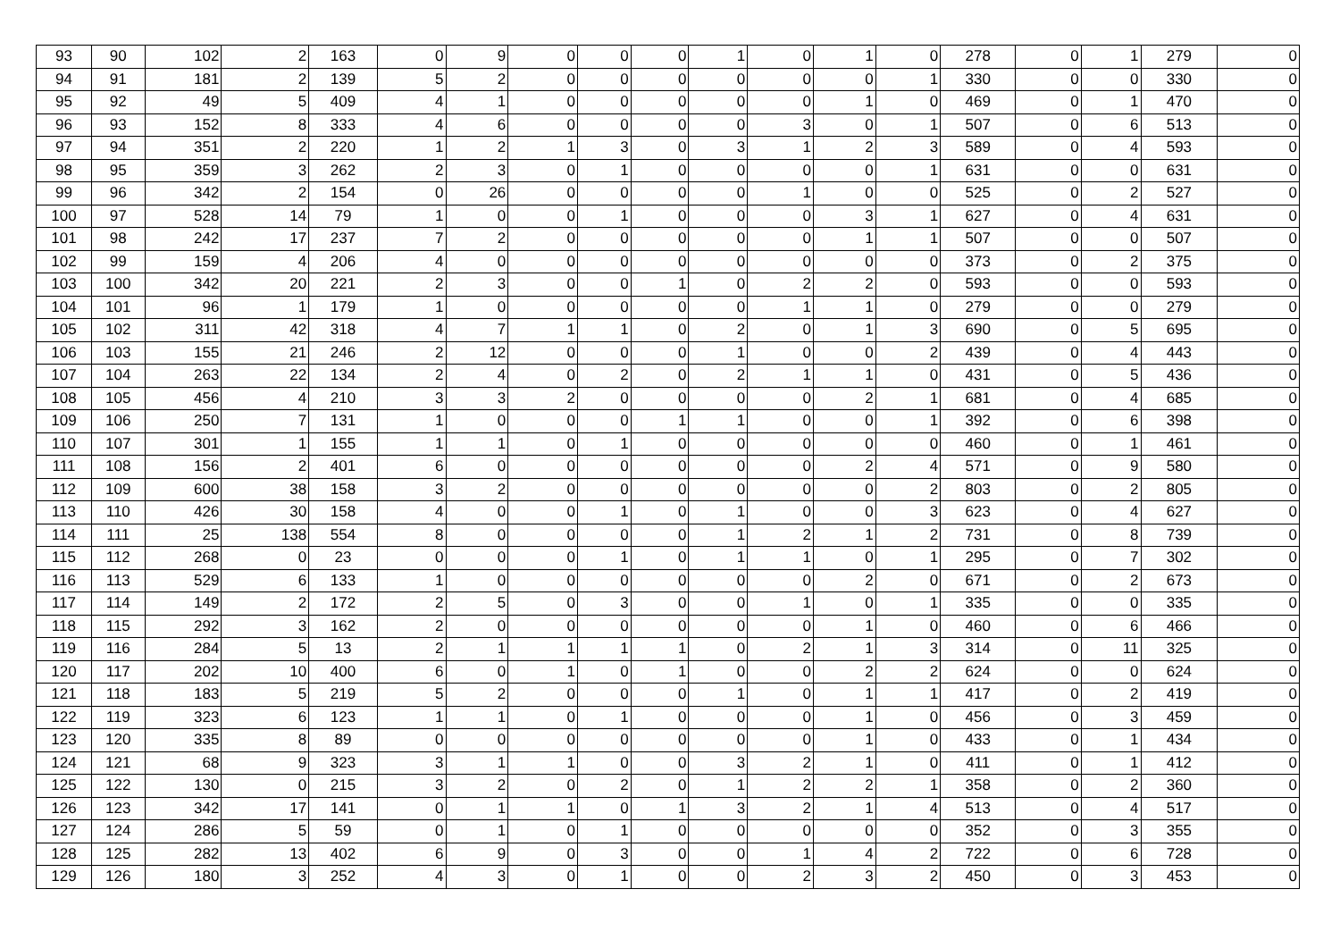| 93 | 90 | 102 | 2 | 163 | 0 | 9 | 0 | 0 | 0 | 1 | 0 | 1 | 0 | 278 | 0 | 1 | 279 | 0 |
| 94 | 91 | 181 | 2 | 139 | 5 | 2 | 0 | 0 | 0 | 0 | 0 | 0 | 1 | 330 | 0 | 0 | 330 | 0 |
| 95 | 92 | 49 | 5 | 409 | 4 | 1 | 0 | 0 | 0 | 0 | 0 | 1 | 0 | 469 | 0 | 1 | 470 | 0 |
| 96 | 93 | 152 | 8 | 333 | 4 | 6 | 0 | 0 | 0 | 0 | 3 | 0 | 1 | 507 | 0 | 6 | 513 | 0 |
| 97 | 94 | 351 | 2 | 220 | 1 | 2 | 1 | 3 | 0 | 3 | 1 | 2 | 3 | 589 | 0 | 4 | 593 | 0 |
| 98 | 95 | 359 | 3 | 262 | 2 | 3 | 0 | 1 | 0 | 0 | 0 | 0 | 1 | 631 | 0 | 0 | 631 | 0 |
| 99 | 96 | 342 | 2 | 154 | 0 | 26 | 0 | 0 | 0 | 0 | 1 | 0 | 0 | 525 | 0 | 2 | 527 | 0 |
| 100 | 97 | 528 | 14 | 79 | 1 | 0 | 0 | 1 | 0 | 0 | 0 | 3 | 1 | 627 | 0 | 4 | 631 | 0 |
| 101 | 98 | 242 | 17 | 237 | 7 | 2 | 0 | 0 | 0 | 0 | 0 | 1 | 1 | 507 | 0 | 0 | 507 | 0 |
| 102 | 99 | 159 | 4 | 206 | 4 | 0 | 0 | 0 | 0 | 0 | 0 | 0 | 0 | 373 | 0 | 2 | 375 | 0 |
| 103 | 100 | 342 | 20 | 221 | 2 | 3 | 0 | 0 | 1 | 0 | 2 | 2 | 0 | 593 | 0 | 0 | 593 | 0 |
| 104 | 101 | 96 | 1 | 179 | 1 | 0 | 0 | 0 | 0 | 0 | 1 | 1 | 0 | 279 | 0 | 0 | 279 | 0 |
| 105 | 102 | 311 | 42 | 318 | 4 | 7 | 1 | 1 | 0 | 2 | 0 | 1 | 3 | 690 | 0 | 5 | 695 | 0 |
| 106 | 103 | 155 | 21 | 246 | 2 | 12 | 0 | 0 | 0 | 1 | 0 | 0 | 2 | 439 | 0 | 4 | 443 | 0 |
| 107 | 104 | 263 | 22 | 134 | 2 | 4 | 0 | 2 | 0 | 2 | 1 | 1 | 0 | 431 | 0 | 5 | 436 | 0 |
| 108 | 105 | 456 | 4 | 210 | 3 | 3 | 2 | 0 | 0 | 0 | 0 | 2 | 1 | 681 | 0 | 4 | 685 | 0 |
| 109 | 106 | 250 | 7 | 131 | 1 | 0 | 0 | 0 | 1 | 1 | 0 | 0 | 1 | 392 | 0 | 6 | 398 | 0 |
| 110 | 107 | 301 | 1 | 155 | 1 | 1 | 0 | 1 | 0 | 0 | 0 | 0 | 0 | 460 | 0 | 1 | 461 | 0 |
| 111 | 108 | 156 | 2 | 401 | 6 | 0 | 0 | 0 | 0 | 0 | 0 | 2 | 4 | 571 | 0 | 9 | 580 | 0 |
| 112 | 109 | 600 | 38 | 158 | 3 | 2 | 0 | 0 | 0 | 0 | 0 | 0 | 2 | 803 | 0 | 2 | 805 | 0 |
| 113 | 110 | 426 | 30 | 158 | 4 | 0 | 0 | 1 | 0 | 1 | 0 | 0 | 3 | 623 | 0 | 4 | 627 | 0 |
| 114 | 111 | 25 | 138 | 554 | 8 | 0 | 0 | 0 | 0 | 1 | 2 | 1 | 2 | 731 | 0 | 8 | 739 | 0 |
| 115 | 112 | 268 | 0 | 23 | 0 | 0 | 0 | 1 | 0 | 1 | 1 | 0 | 1 | 295 | 0 | 7 | 302 | 0 |
| 116 | 113 | 529 | 6 | 133 | 1 | 0 | 0 | 0 | 0 | 0 | 0 | 2 | 0 | 671 | 0 | 2 | 673 | 0 |
| 117 | 114 | 149 | 2 | 172 | 2 | 5 | 0 | 3 | 0 | 0 | 1 | 0 | 1 | 335 | 0 | 0 | 335 | 0 |
| 118 | 115 | 292 | 3 | 162 | 2 | 0 | 0 | 0 | 0 | 0 | 0 | 1 | 0 | 460 | 0 | 6 | 466 | 0 |
| 119 | 116 | 284 | 5 | 13 | 2 | 1 | 1 | 1 | 1 | 0 | 2 | 1 | 3 | 314 | 0 | 11 | 325 | 0 |
| 120 | 117 | 202 | 10 | 400 | 6 | 0 | 1 | 0 | 1 | 0 | 0 | 2 | 2 | 624 | 0 | 0 | 624 | 0 |
| 121 | 118 | 183 | 5 | 219 | 5 | 2 | 0 | 0 | 0 | 1 | 0 | 1 | 1 | 417 | 0 | 2 | 419 | 0 |
| 122 | 119 | 323 | 6 | 123 | 1 | 1 | 0 | 1 | 0 | 0 | 0 | 1 | 0 | 456 | 0 | 3 | 459 | 0 |
| 123 | 120 | 335 | 8 | 89 | 0 | 0 | 0 | 0 | 0 | 0 | 0 | 1 | 0 | 433 | 0 | 1 | 434 | 0 |
| 124 | 121 | 68 | 9 | 323 | 3 | 1 | 1 | 0 | 0 | 3 | 2 | 1 | 0 | 411 | 0 | 1 | 412 | 0 |
| 125 | 122 | 130 | 0 | 215 | 3 | 2 | 0 | 2 | 0 | 1 | 2 | 2 | 1 | 358 | 0 | 2 | 360 | 0 |
| 126 | 123 | 342 | 17 | 141 | 0 | 1 | 1 | 0 | 1 | 3 | 2 | 1 | 4 | 513 | 0 | 4 | 517 | 0 |
| 127 | 124 | 286 | 5 | 59 | 0 | 1 | 0 | 1 | 0 | 0 | 0 | 0 | 0 | 352 | 0 | 3 | 355 | 0 |
| 128 | 125 | 282 | 13 | 402 | 6 | 9 | 0 | 3 | 0 | 0 | 1 | 4 | 2 | 722 | 0 | 6 | 728 | 0 |
| 129 | 126 | 180 | 3 | 252 | 4 | 3 | 0 | 1 | 0 | 0 | 2 | 3 | 2 | 450 | 0 | 3 | 453 | 0 |